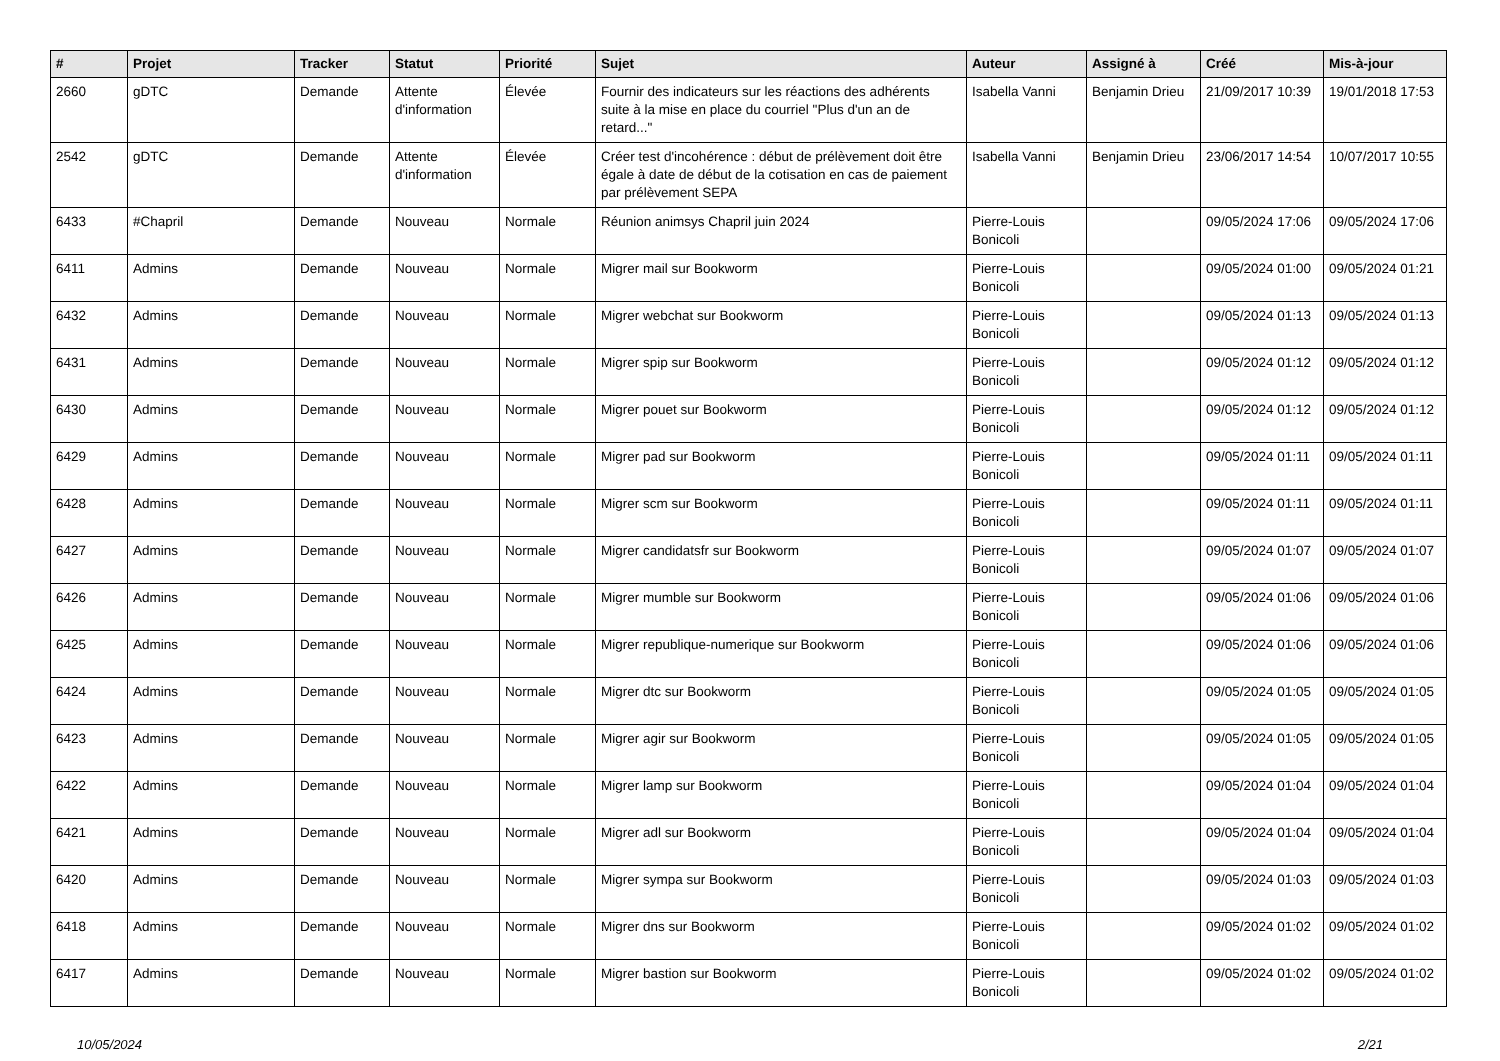| # | Projet | Tracker | Statut | Priorité | Sujet | Auteur | Assigné à | Créé | Mis-à-jour |
| --- | --- | --- | --- | --- | --- | --- | --- | --- | --- |
| 2660 | gDTC | Demande | Attente d'information | Élevée | Fournir des indicateurs sur les réactions des adhérents suite à la mise en place du courriel "Plus d'un an de retard..." | Isabella Vanni | Benjamin Drieu | 21/09/2017 10:39 | 19/01/2018 17:53 |
| 2542 | gDTC | Demande | Attente d'information | Élevée | Créer test d'incohérence : début de prélèvement doit être égale à date de début de la cotisation en cas de paiement par prélèvement SEPA | Isabella Vanni | Benjamin Drieu | 23/06/2017 14:54 | 10/07/2017 10:55 |
| 6433 | #Chapril | Demande | Nouveau | Normale | Réunion animsys Chapril juin 2024 | Pierre-Louis Bonicoli | | 09/05/2024 17:06 | 09/05/2024 17:06 |
| 6411 | Admins | Demande | Nouveau | Normale | Migrer mail sur Bookworm | Pierre-Louis Bonicoli | | 09/05/2024 01:00 | 09/05/2024 01:21 |
| 6432 | Admins | Demande | Nouveau | Normale | Migrer webchat sur Bookworm | Pierre-Louis Bonicoli | | 09/05/2024 01:13 | 09/05/2024 01:13 |
| 6431 | Admins | Demande | Nouveau | Normale | Migrer spip sur Bookworm | Pierre-Louis Bonicoli | | 09/05/2024 01:12 | 09/05/2024 01:12 |
| 6430 | Admins | Demande | Nouveau | Normale | Migrer pouet sur Bookworm | Pierre-Louis Bonicoli | | 09/05/2024 01:12 | 09/05/2024 01:12 |
| 6429 | Admins | Demande | Nouveau | Normale | Migrer pad sur Bookworm | Pierre-Louis Bonicoli | | 09/05/2024 01:11 | 09/05/2024 01:11 |
| 6428 | Admins | Demande | Nouveau | Normale | Migrer scm sur Bookworm | Pierre-Louis Bonicoli | | 09/05/2024 01:11 | 09/05/2024 01:11 |
| 6427 | Admins | Demande | Nouveau | Normale | Migrer candidatsfr sur Bookworm | Pierre-Louis Bonicoli | | 09/05/2024 01:07 | 09/05/2024 01:07 |
| 6426 | Admins | Demande | Nouveau | Normale | Migrer mumble sur Bookworm | Pierre-Louis Bonicoli | | 09/05/2024 01:06 | 09/05/2024 01:06 |
| 6425 | Admins | Demande | Nouveau | Normale | Migrer republique-numerique sur Bookworm | Pierre-Louis Bonicoli | | 09/05/2024 01:06 | 09/05/2024 01:06 |
| 6424 | Admins | Demande | Nouveau | Normale | Migrer dtc sur Bookworm | Pierre-Louis Bonicoli | | 09/05/2024 01:05 | 09/05/2024 01:05 |
| 6423 | Admins | Demande | Nouveau | Normale | Migrer agir sur Bookworm | Pierre-Louis Bonicoli | | 09/05/2024 01:05 | 09/05/2024 01:05 |
| 6422 | Admins | Demande | Nouveau | Normale | Migrer lamp sur Bookworm | Pierre-Louis Bonicoli | | 09/05/2024 01:04 | 09/05/2024 01:04 |
| 6421 | Admins | Demande | Nouveau | Normale | Migrer adl sur Bookworm | Pierre-Louis Bonicoli | | 09/05/2024 01:04 | 09/05/2024 01:04 |
| 6420 | Admins | Demande | Nouveau | Normale | Migrer sympa sur Bookworm | Pierre-Louis Bonicoli | | 09/05/2024 01:03 | 09/05/2024 01:03 |
| 6418 | Admins | Demande | Nouveau | Normale | Migrer dns sur Bookworm | Pierre-Louis Bonicoli | | 09/05/2024 01:02 | 09/05/2024 01:02 |
| 6417 | Admins | Demande | Nouveau | Normale | Migrer bastion sur Bookworm | Pierre-Louis Bonicoli | | 09/05/2024 01:02 | 09/05/2024 01:02 |
10/05/2024 2/21